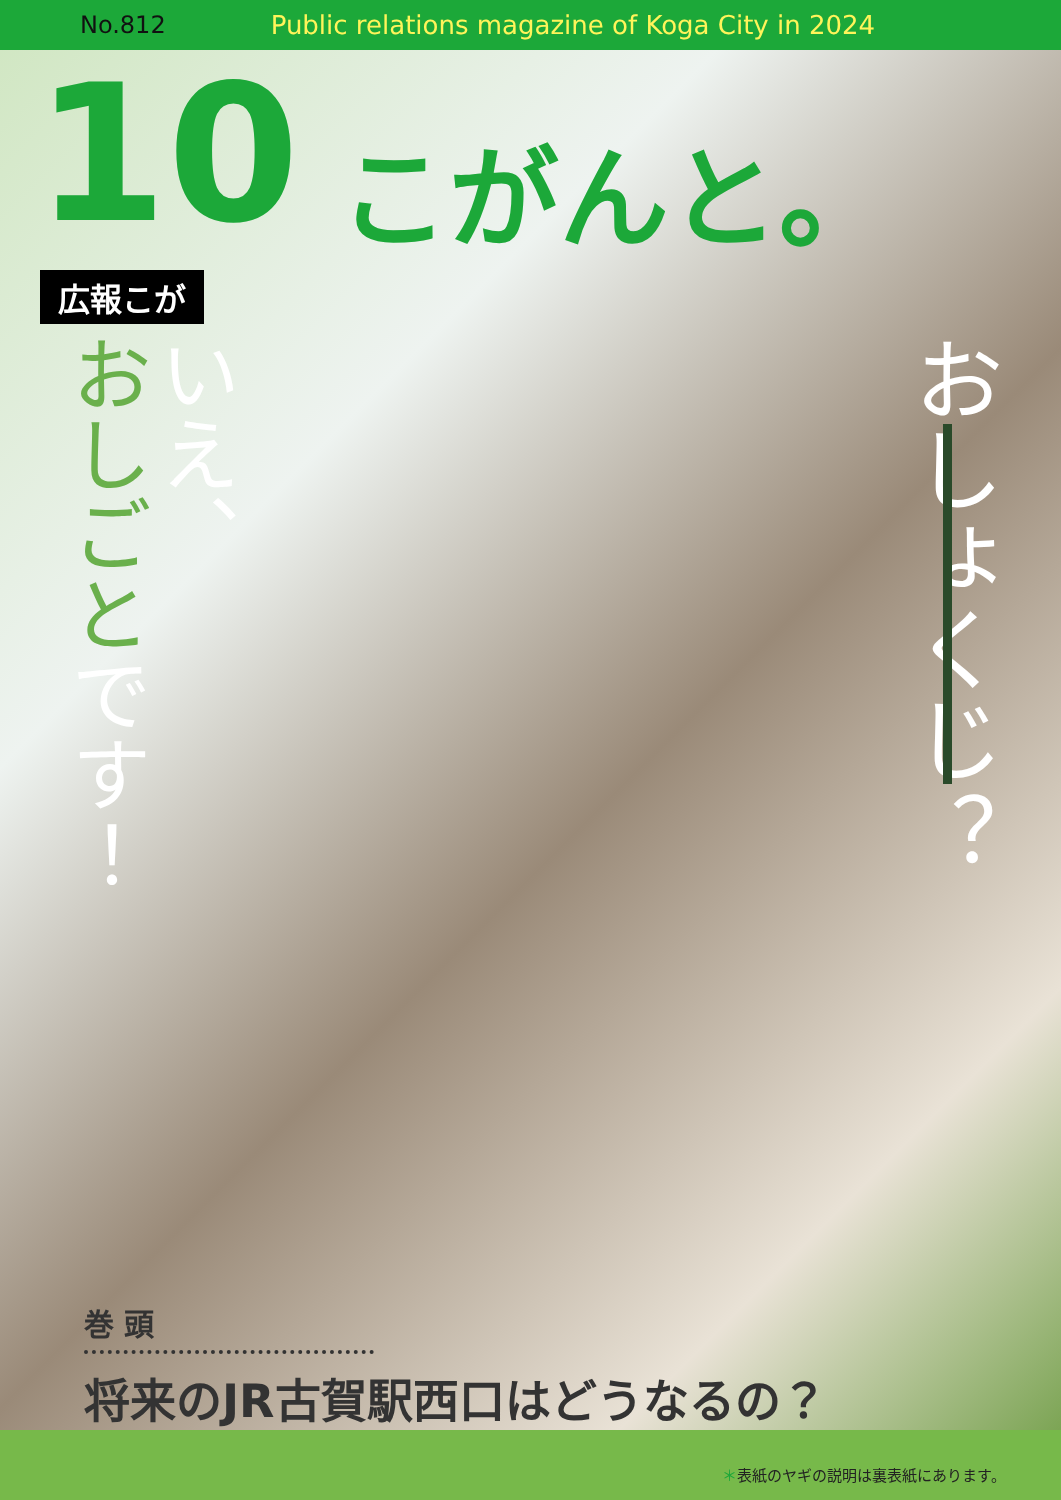No.812 Public relations magazine of Koga City in 2024
10
こがんと。
広報こが
いえ、
おしごと です！
おしょくじ？
巻 頭
将来のJR古賀駅西口はどうなるの？
＊表紙のヤギの説明は裏表紙にあります。